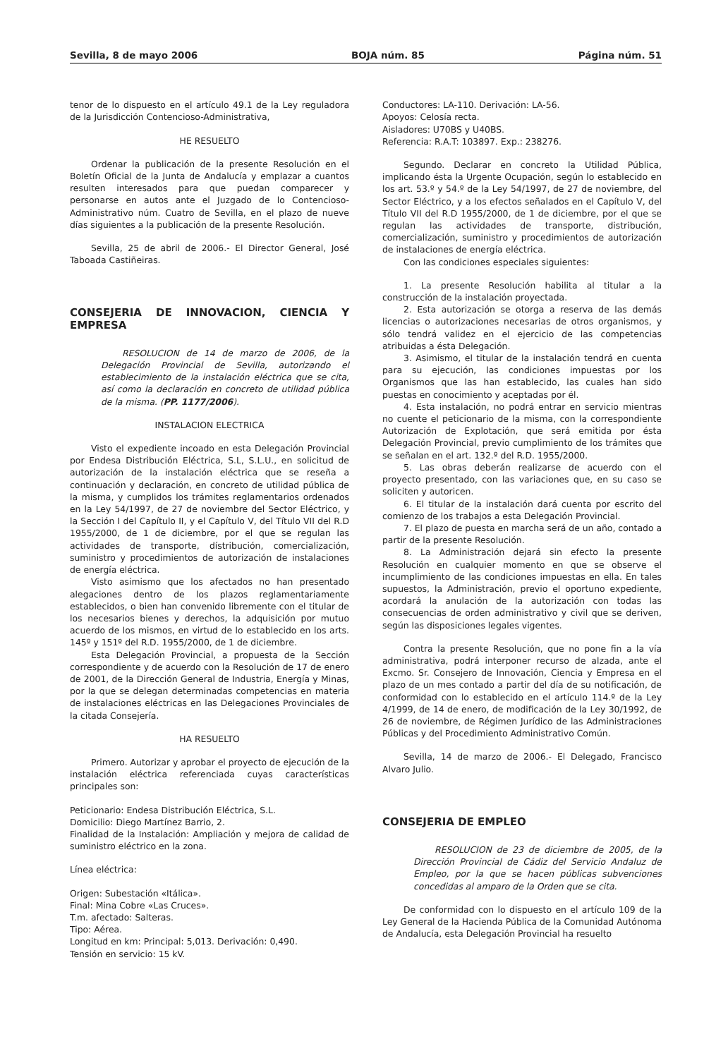Sevilla, 8 de mayo 2006 BOJA núm. 85 Página núm. 51
tenor de lo dispuesto en el artículo 49.1 de la Ley reguladora de la Jurisdicción Contencioso-Administrativa,
HE RESUELTO
Ordenar la publicación de la presente Resolución en el Boletín Oficial de la Junta de Andalucía y emplazar a cuantos resulten interesados para que puedan comparecer y personarse en autos ante el Juzgado de lo Contencioso-Administrativo núm. Cuatro de Sevilla, en el plazo de nueve días siguientes a la publicación de la presente Resolución.
Sevilla, 25 de abril de 2006.- El Director General, José Taboada Castiñeiras.
CONSEJERIA DE INNOVACION, CIENCIA Y EMPRESA
RESOLUCION de 14 de marzo de 2006, de la Delegación Provincial de Sevilla, autorizando el establecimiento de la instalación eléctrica que se cita, así como la declaración en concreto de utilidad pública de la misma. (PP. 1177/2006).
INSTALACION ELECTRICA
Visto el expediente incoado en esta Delegación Provincial por Endesa Distribución Eléctrica, S.L, S.L.U., en solicitud de autorización de la instalación eléctrica que se reseña a continuación y declaración, en concreto de utilidad pública de la misma, y cumplidos los trámites reglamentarios ordenados en la Ley 54/1997, de 27 de noviembre del Sector Eléctrico, y la Sección I del Capítulo II, y el Capítulo V, del Título VII del R.D 1955/2000, de 1 de diciembre, por el que se regulan las actividades de transporte, dístribución, comercialización, suministro y procedimientos de autorización de instalaciones de energía eléctrica.
Visto asimismo que los afectados no han presentado alegaciones dentro de los plazos reglamentariamente establecidos, o bien han convenido libremente con el titular de los necesarios bienes y derechos, la adquisición por mutuo acuerdo de los mismos, en virtud de lo establecido en los arts. 145º y 151º del R.D. 1955/2000, de 1 de diciembre.
Esta Delegación Provincial, a propuesta de la Sección correspondiente y de acuerdo con la Resolución de 17 de enero de 2001, de la Dirección General de Industria, Energía y Minas, por la que se delegan determinadas competencias en materia de instalaciones eléctricas en las Delegaciones Provinciales de la citada Consejería.
HA RESUELTO
Primero. Autorizar y aprobar el proyecto de ejecución de la instalación eléctrica referenciada cuyas características principales son:
Peticionario: Endesa Distribución Eléctrica, S.L.
Domicilio: Diego Martínez Barrio, 2.
Finalidad de la Instalación: Ampliación y mejora de calidad de suministro eléctrico en la zona.
Línea eléctrica:
Origen: Subestación «Itálica».
Final: Mina Cobre «Las Cruces».
T.m. afectado: Salteras.
Tipo: Aérea.
Longitud en km: Principal: 5,013. Derivación: 0,490.
Tensión en servicio: 15 kV.
Conductores: LA-110. Derivación: LA-56.
Apoyos: Celosía recta.
Aisladores: U70BS y U40BS.
Referencia: R.A.T: 103897. Exp.: 238276.
Segundo. Declarar en concreto la Utilidad Pública, implicando ésta la Urgente Ocupación, según lo establecido en los art. 53.º y 54.º de la Ley 54/1997, de 27 de noviembre, del Sector Eléctrico, y a los efectos señalados en el Capítulo V, del Título VII del R.D 1955/2000, de 1 de diciembre, por el que se regulan las actividades de transporte, distribución, comercialización, suministro y procedimientos de autorización de instalaciones de energía eléctrica.
Con las condiciones especiales siguientes:
1. La presente Resolución habilita al titular a la construcción de la instalación proyectada.
2. Esta autorización se otorga a reserva de las demás licencias o autorizaciones necesarias de otros organismos, y sólo tendrá validez en el ejercicio de las competencias atribuidas a ésta Delegación.
3. Asimismo, el titular de la instalación tendrá en cuenta para su ejecución, las condiciones impuestas por los Organismos que las han establecido, las cuales han sido puestas en conocimiento y aceptadas por él.
4. Esta instalación, no podrá entrar en servicio mientras no cuente el peticionario de la misma, con la correspondiente Autorización de Explotación, que será emitida por ésta Delegación Provincial, previo cumplimiento de los trámites que se señalan en el art. 132.º del R.D. 1955/2000.
5. Las obras deberán realizarse de acuerdo con el proyecto presentado, con las variaciones que, en su caso se soliciten y autoricen.
6. El titular de la instalación dará cuenta por escrito del comienzo de los trabajos a esta Delegación Provincial.
7. El plazo de puesta en marcha será de un año, contado a partir de la presente Resolución.
8. La Administración dejará sin efecto la presente Resolución en cualquier momento en que se observe el incumplimiento de las condiciones impuestas en ella. En tales supuestos, la Administración, previo el oportuno expediente, acordará la anulación de la autorización con todas las consecuencias de orden administrativo y civil que se deriven, según las disposiciones legales vigentes.
Contra la presente Resolución, que no pone fin a la vía administrativa, podrá interponer recurso de alzada, ante el Excmo. Sr. Consejero de Innovación, Ciencia y Empresa en el plazo de un mes contado a partir del día de su notificación, de conformidad con lo establecido en el artículo 114.º de la Ley 4/1999, de 14 de enero, de modificación de la Ley 30/1992, de 26 de noviembre, de Régimen Jurídico de las Administraciones Públicas y del Procedimiento Administrativo Común.
Sevilla, 14 de marzo de 2006.- El Delegado, Francisco Alvaro Julio.
CONSEJERIA DE EMPLEO
RESOLUCION de 23 de diciembre de 2005, de la Dirección Provincial de Cádiz del Servicio Andaluz de Empleo, por la que se hacen públicas subvenciones concedidas al amparo de la Orden que se cita.
De conformidad con lo dispuesto en el artículo 109 de la Ley General de la Hacienda Pública de la Comunidad Autónoma de Andalucía, esta Delegación Provincial ha resuelto